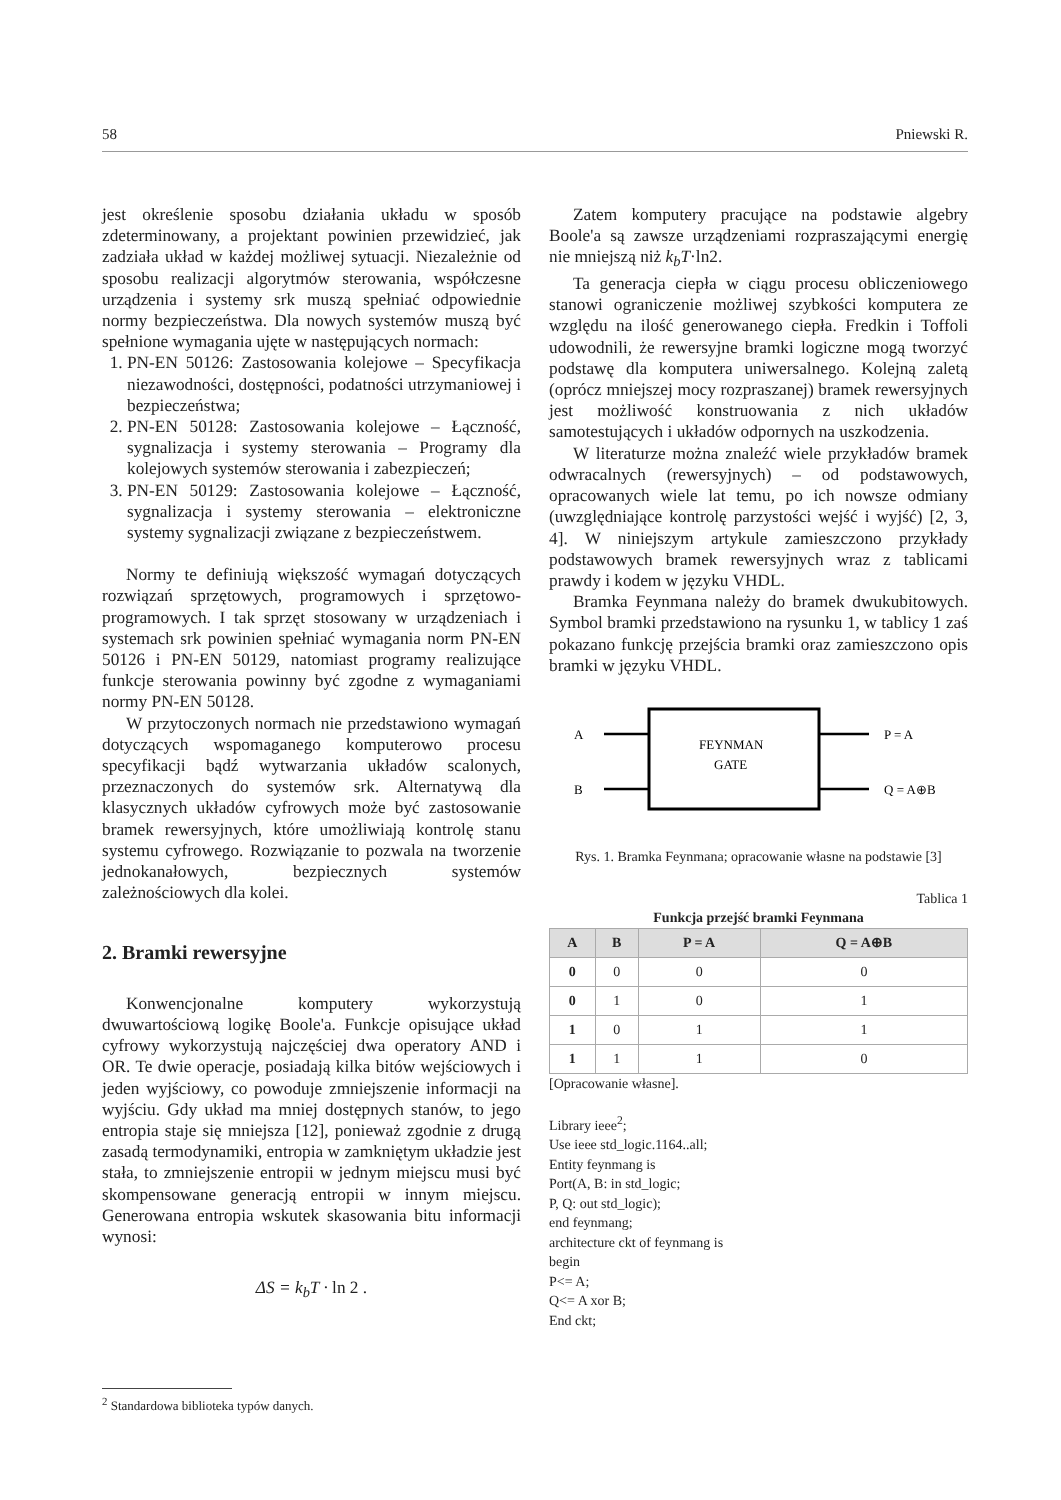58 Pniewski R.
jest określenie sposobu działania układu w sposób zdeterminowany, a projektant powinien przewidzieć, jak zadziała układ w każdej możliwej sytuacji. Niezależnie od sposobu realizacji algorytmów sterowania, współczesne urządzenia i systemy srk muszą spełniać odpowiednie normy bezpieczeństwa. Dla nowych systemów muszą być spełnione wymagania ujęte w następujących normach:
1. PN-EN 50126: Zastosowania kolejowe – Specyfikacja niezawodności, dostępności, podatności utrzymaniowej i bezpieczeństwa;
2. PN-EN 50128: Zastosowania kolejowe – Łączność, sygnalizacja i systemy sterowania – Programy dla kolejowych systemów sterowania i zabezpieczeń;
3. PN-EN 50129: Zastosowania kolejowe – Łączność, sygnalizacja i systemy sterowania – elektroniczne systemy sygnalizacji związane z bezpieczeństwem.
Normy te definiują większość wymagań dotyczących rozwiązań sprzętowych, programowych i sprzętowo-programowych. I tak sprzęt stosowany w urządzeniach i systemach srk powinien spełniać wymagania norm PN-EN 50126 i PN-EN 50129, natomiast programy realizujące funkcje sterowania powinny być zgodne z wymaganiami normy PN-EN 50128.
W przytoczonych normach nie przedstawiono wymagań dotyczących wspomaganego komputerowo procesu specyfikacji bądź wytwarzania układów scalonych, przeznaczonych do systemów srk. Alternatywą dla klasycznych układów cyfrowych może być zastosowanie bramek rewersyjnych, które umożliwiają kontrolę stanu systemu cyfrowego. Rozwiązanie to pozwala na tworzenie jednokanałowych, bezpiecznych systemów zależnościowych dla kolei.
2. Bramki rewersyjne
Konwencjonalne komputery wykorzystują dwuwartościową logikę Boole'a. Funkcje opisujące układ cyfrowy wykorzystują najczęściej dwa operatory AND i OR. Te dwie operacje, posiadają kilka bitów wejściowych i jeden wyjściowy, co powoduje zmniejszenie informacji na wyjściu. Gdy układ ma mniej dostępnych stanów, to jego entropia staje się mniejsza [12], ponieważ zgodnie z drugą zasadą termodynamiki, entropia w zamkniętym układzie jest stała, to zmniejszenie entropii w jednym miejscu musi być skompensowane generacją entropii w innym miejscu. Generowana entropia wskutek skasowania bitu informacji wynosi:
ΔS = k<sub>b</sub>T · ln 2 .
Zatem komputery pracujące na podstawie algebry Boole'a są zawsze urządzeniami rozpraszającymi energię nie mniejszą niż k<sub>b</sub>T·ln2.
Ta generacja ciepła w ciągu procesu obliczeniowego stanowi ograniczenie możliwej szybkości komputera ze względu na ilość generowanego ciepła. Fredkin i Toffoli udowodnili, że rewersyjne bramki logiczne mogą tworzyć podstawę dla komputera uniwersalnego. Kolejną zaletą (oprócz mniejszej mocy rozpraszanej) bramek rewersyjnych jest możliwość konstruowania z nich układów samotestujących i układów odpornych na uszkodzenia.
W literaturze można znaleźć wiele przykładów bramek odwracalnych (rewersyjnych) – od podstawowych, opracowanych wiele lat temu, po ich nowsze odmiany (uwzględniające kontrolę parzystości wejść i wyjść) [2, 3, 4]. W niniejszym artykule zamieszczono przykłady podstawowych bramek rewersyjnych wraz z tablicami prawdy i kodem w języku VHDL.
Bramka Feynmana należy do bramek dwukubitowych. Symbol bramki przedstawiono na rysunku 1, w tablicy 1 zaś pokazano funkcję przejścia bramki oraz zamieszczono opis bramki w języku VHDL.
A
B
FEYNMAN
GATE
P = A
Q = A⊕B
Rys. 1. Bramka Feynmana; opracowanie własne na podstawie [3]
Tablica 1
Funkcja przejść bramki Feynmana
| A | B | P = A | Q = A⊕B |
| --- | --- | --- | --- |
| 0 | 0 | 0 | 0 |
| 0 | 1 | 0 | 1 |
| 1 | 0 | 1 | 1 |
| 1 | 1 | 1 | 0 |
[Opracowanie własne].
Library ieee<sup>2</sup>;
Use ieee std_logic.1164..all;
Entity feynmang is
Port(A, B: in std_logic;
P, Q: out std_logic);
end feynmang;
architecture ckt of feynmang is
begin
P<= A;
Q<= A xor B;
End ckt;
<sup>2</sup> Standardowa biblioteka typów danych.